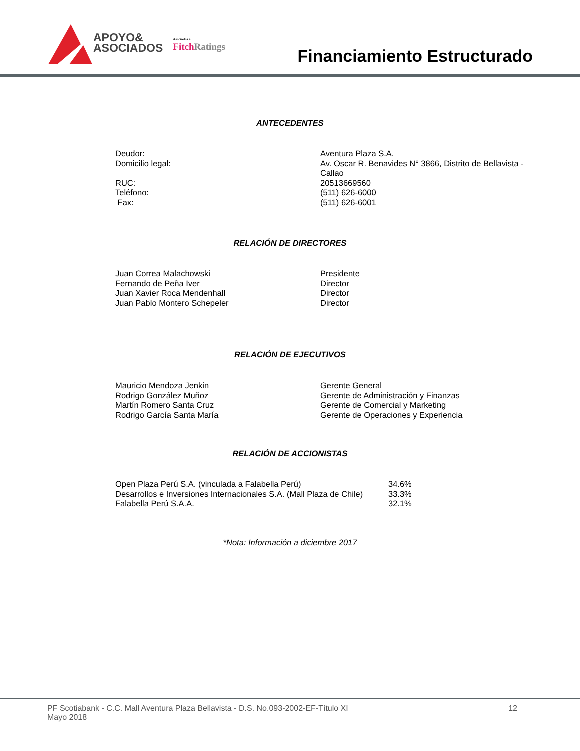APOYO&
ASOCIADOS
Asociados a:
Fitch Ratings
Financiamiento Estructurado
ANTECEDENTES
| Deudor: | Aventura Plaza S.A. |
| Domicilio legal: | Av. Oscar R. Benavides N° 3866, Distrito de Bellavista - Callao |
| RUC: | 20513669560 |
| Teléfono: | (511) 626-6000 |
| Fax: | (511) 626-6001 |
RELACIÓN DE DIRECTORES
| Juan Correa Malachowski | Presidente |
| Fernando de Peña Iver | Director |
| Juan Xavier Roca Mendenhall | Director |
| Juan Pablo Montero Schepeler | Director |
RELACIÓN DE EJECUTIVOS
| Mauricio Mendoza Jenkin | Gerente General |
| Rodrigo González Muñoz | Gerente de Administración y Finanzas |
| Martín Romero Santa Cruz | Gerente de Comercial y Marketing |
| Rodrigo García Santa María | Gerente de Operaciones y Experiencia |
RELACIÓN DE ACCIONISTAS
| Open Plaza Perú S.A. (vinculada a Falabella Perú) | 34.6% |
| Desarrollos e Inversiones Internacionales S.A. (Mall Plaza de Chile) | 33.3% |
| Falabella Perú S.A.A. | 32.1% |
*Nota: Información a diciembre 2017
PF Scotiabank - C.C. Mall Aventura Plaza Bellavista - D.S. No.093-2002-EF-Título XI
Mayo 2018
12